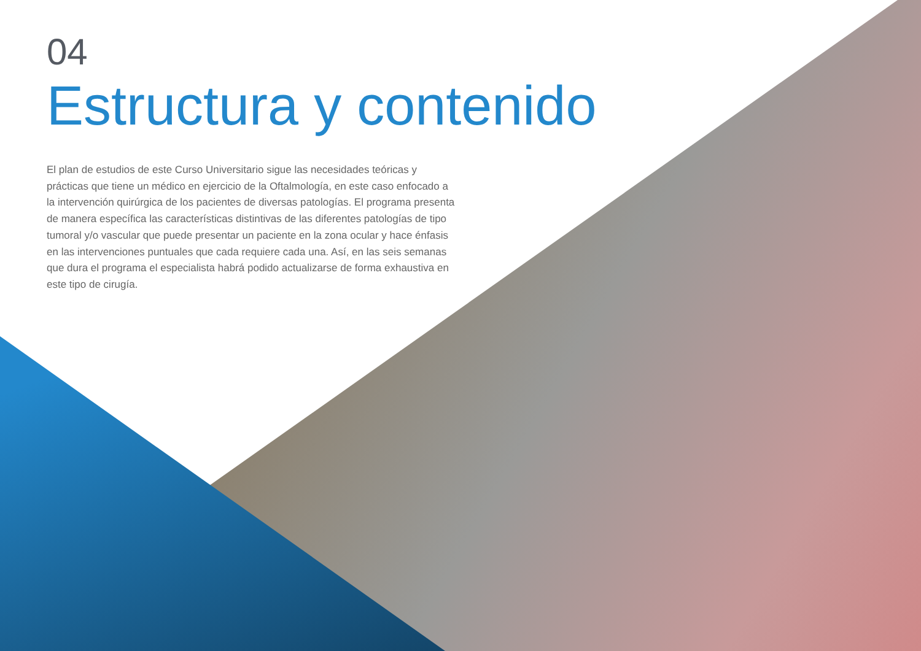04
Estructura y contenido
El plan de estudios de este Curso Universitario sigue las necesidades teóricas y prácticas que tiene un médico en ejercicio de la Oftalmología, en este caso enfocado a la intervención quirúrgica de los pacientes de diversas patologías. El programa presenta de manera específica las características distintivas de las diferentes patologías de tipo tumoral y/o vascular que puede presentar un paciente en la zona ocular y hace énfasis en las intervenciones puntuales que cada requiere cada una. Así, en las seis semanas que dura el programa el especialista habrá podido actualizarse de forma exhaustiva en este tipo de cirugía.